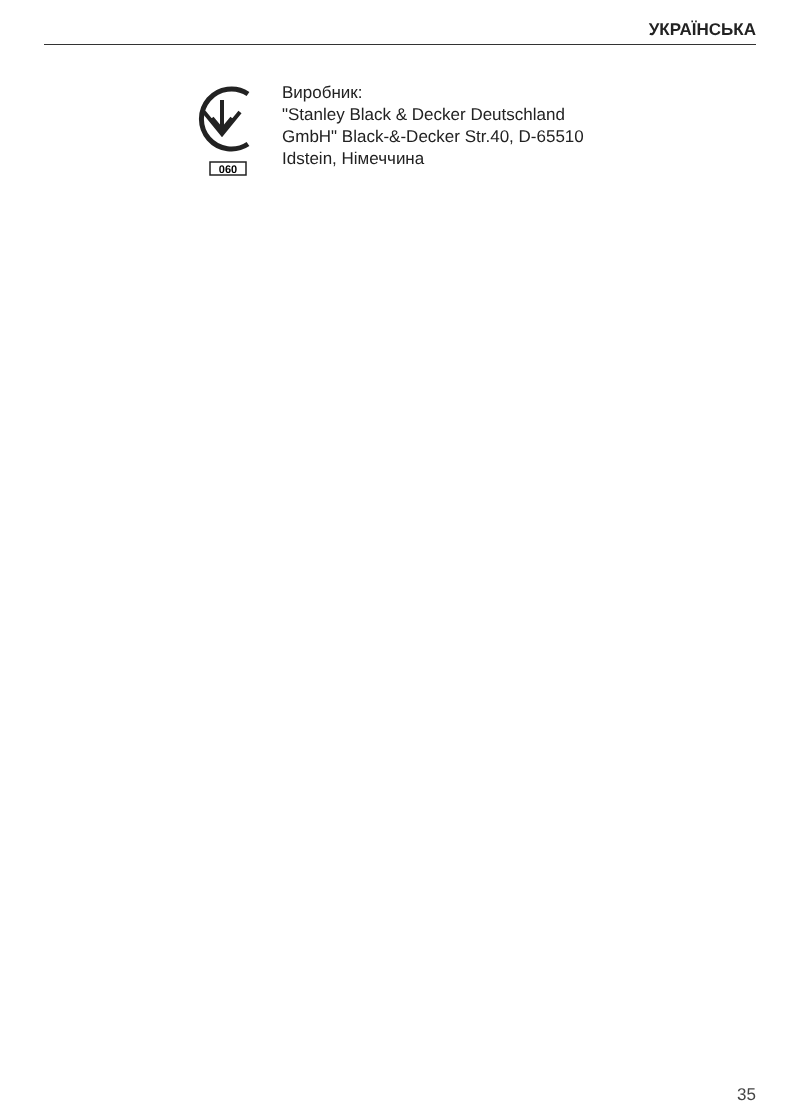УКРАЇНСЬКА
060
Виробник:
"Stanley Black & Decker Deutschland
GmbH" Black-&-Decker Str.40, D-65510
Idstein, Німеччина
35